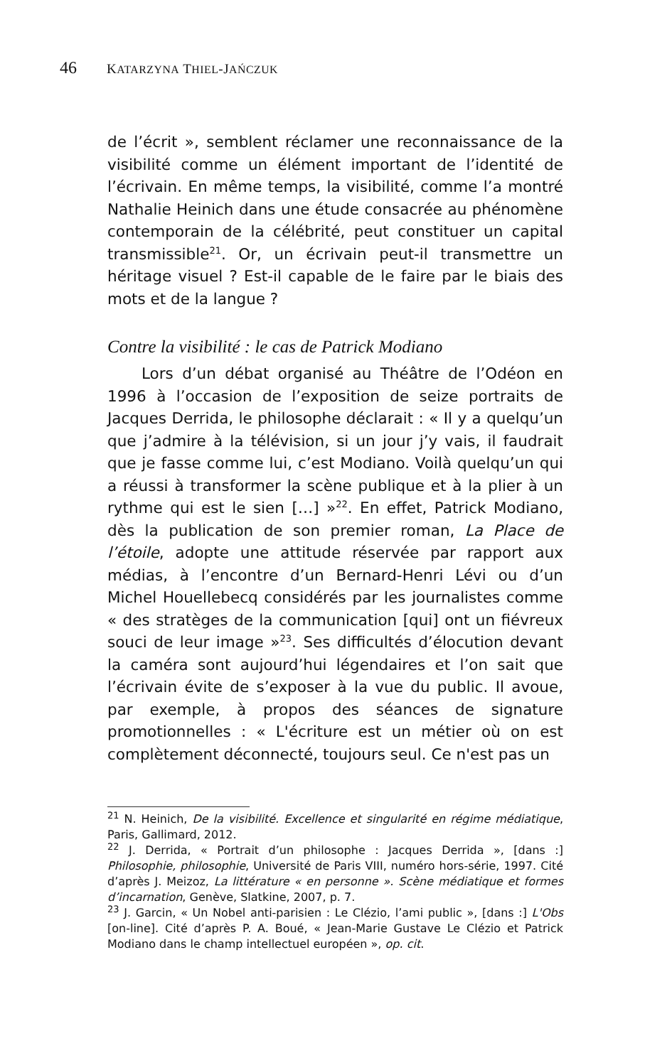46 KATARZYNA THIEL-JAŃCZUK
de l’écrit », semblent réclamer une reconnaissance de la visibilité comme un élément important de l’identité de l’écrivain. En même temps, la visibilité, comme l’a montré Nathalie Heinich dans une étude consacrée au phénomène contemporain de la célébrité, peut constituer un capital transmissible<sup>21</sup>. Or, un écrivain peut-il transmettre un héritage visuel ? Est-il capable de le faire par le biais des mots et de la langue ?
Contre la visibilité : le cas de Patrick Modiano
Lors d’un débat organisé au Théâtre de l’Odéon en 1996 à l’occasion de l’exposition de seize portraits de Jacques Derrida, le philosophe déclarait : « Il y a quelqu’un que j’admire à la télévision, si un jour j’y vais, il faudrait que je fasse comme lui, c’est Modiano. Voilà quelqu’un qui a réussi à transformer la scène publique et à la plier à un rythme qui est le sien […] »<sup>22</sup>. En effet, Patrick Modiano, dès la publication de son premier roman, La Place de l’étoile, adopte une attitude réservée par rapport aux médias, à l’encontre d’un Bernard-Henri Lévi ou d’un Michel Houellebecq considérés par les journalistes comme « des stratèges de la communication [qui] ont un fiévreux souci de leur image »<sup>23</sup>. Ses difficultés d’élocution devant la caméra sont aujourd’hui légendaires et l’on sait que l’écrivain évite de s’exposer à la vue du public. Il avoue, par exemple, à propos des séances de signature promotionnelles : « L'écriture est un métier où on est complètement déconnecté, toujours seul. Ce n'est pas un
<sup>21</sup> N. Heinich, De la visibilité. Excellence et singularité en régime médiatique, Paris, Gallimard, 2012.
<sup>22</sup> J. Derrida, « Portrait d’un philosophe : Jacques Derrida », [dans :] Philosophie, philosophie, Université de Paris VIII, numéro hors-série, 1997. Cité d’après J. Meizoz, La littérature « en personne ». Scène médiatique et formes d’incarnation, Genève, Slatkine, 2007, p. 7.
<sup>23</sup> J. Garcin, « Un Nobel anti-parisien : Le Clézio, l’ami public », [dans :] L'Obs [on-line]. Cité d’après P. A. Boué, « Jean-Marie Gustave Le Clézio et Patrick Modiano dans le champ intellectuel européen », op. cit.